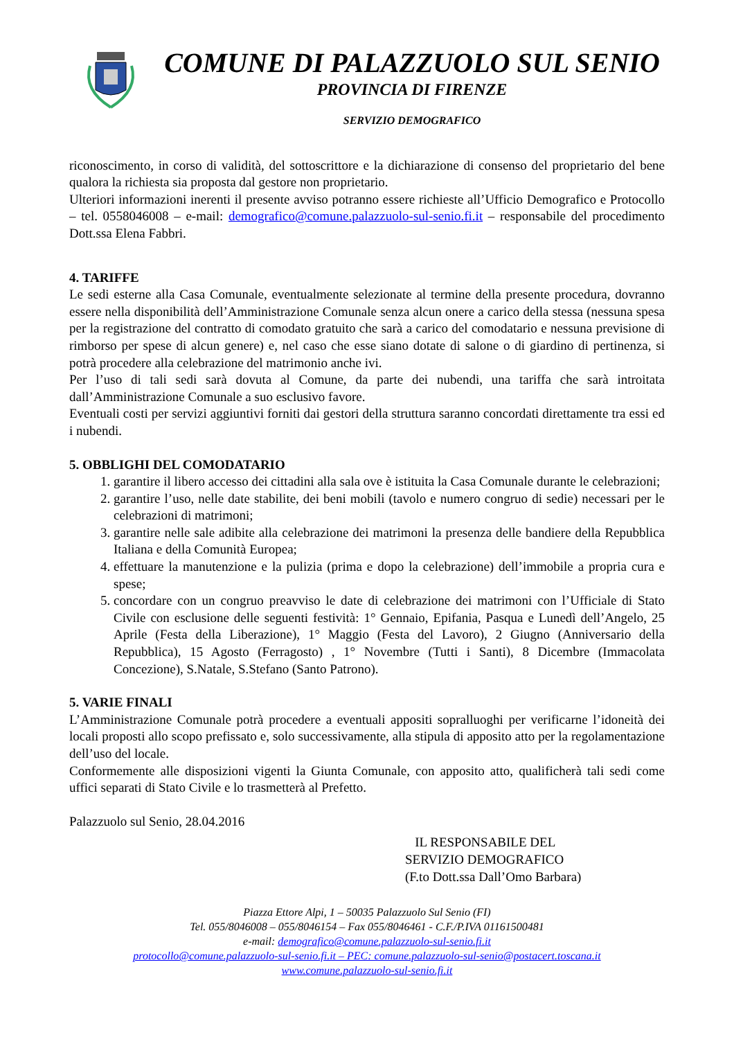COMUNE DI PALAZZUOLO SUL SENIO
PROVINCIA DI FIRENZE
SERVIZIO DEMOGRAFICO
riconoscimento, in corso di validità, del sottoscrittore e la dichiarazione di consenso del proprietario del bene qualora la richiesta sia proposta dal gestore non proprietario.
Ulteriori informazioni inerenti il presente avviso potranno essere richieste all’Ufficio Demografico e Protocollo – tel. 0558046008 – e-mail: demografico@comune.palazzuolo-sul-senio.fi.it – responsabile del procedimento Dott.ssa Elena Fabbri.
4. TARIFFE
Le sedi esterne alla Casa Comunale, eventualmente selezionate al termine della presente procedura, dovranno essere nella disponibilità dell’Amministrazione Comunale senza alcun onere a carico della stessa (nessuna spesa per la registrazione del contratto di comodato gratuito che sarà a carico del comodatario e nessuna previsione di rimborso per spese di alcun genere) e, nel caso che esse siano dotate di salone o di giardino di pertinenza, si potrà procedere alla celebrazione del matrimonio anche ivi.
Per l’uso di tali sedi sarà dovuta al Comune, da parte dei nubendi, una tariffa che sarà introitata dall’Amministrazione Comunale a suo esclusivo favore.
Eventuali costi per servizi aggiuntivi forniti dai gestori della struttura saranno concordati direttamente tra essi ed i nubendi.
5. OBBLIGHI DEL COMODATARIO
1. garantire il libero accesso dei cittadini alla sala ove è istituita la Casa Comunale durante le celebrazioni;
2. garantire l’uso, nelle date stabilite, dei beni mobili (tavolo e numero congruo di sedie) necessari per le celebrazioni di matrimoni;
3. garantire nelle sale adibite alla celebrazione dei matrimoni la presenza delle bandiere della Repubblica Italiana e della Comunità Europea;
4. effettuare la manutenzione e la pulizia (prima e dopo la celebrazione) dell’immobile a propria cura e spese;
5. concordare con un congruo preavviso le date di celebrazione dei matrimoni con l’Ufficiale di Stato Civile con esclusione delle seguenti festività: 1° Gennaio, Epifania, Pasqua e Lunedì dell’Angelo, 25 Aprile (Festa della Liberazione), 1° Maggio (Festa del Lavoro), 2 Giugno (Anniversario della Repubblica), 15 Agosto (Ferragosto) , 1° Novembre (Tutti i Santi), 8 Dicembre (Immacolata Concezione), S.Natale, S.Stefano (Santo Patrono).
5. VARIE FINALI
L’Amministrazione Comunale potrà procedere a eventuali appositi sopralluoghi per verificarne l’idoneità dei locali proposti allo scopo prefissato e, solo successivamente, alla stipula di apposito atto per la regolamentazione dell’uso del locale.
Conformemente alle disposizioni vigenti la Giunta Comunale, con apposito atto, qualificherà tali sedi come uffici separati di Stato Civile e lo trasmetterà al Prefetto.
Palazzuolo sul Senio, 28.04.2016
IL RESPONSABILE DEL
SERVIZIO DEMOGRAFICO
(F.to Dott.ssa Dall’Omo Barbara)
Piazza Ettore Alpi, 1 – 50035 Palazzuolo Sul Senio (FI)
Tel. 055/8046008 – 055/8046154 – Fax 055/8046461 - C.F./P.IVA 01161500481
e-mail: demografico@comune.palazzuolo-sul-senio.fi.it
protocollo@comune.palazzuolo-sul-senio.fi.it – PEC: comune.palazzuolo-sul-senio@postacert.toscana.it
www.comune.palazzuolo-sul-senio.fi.it